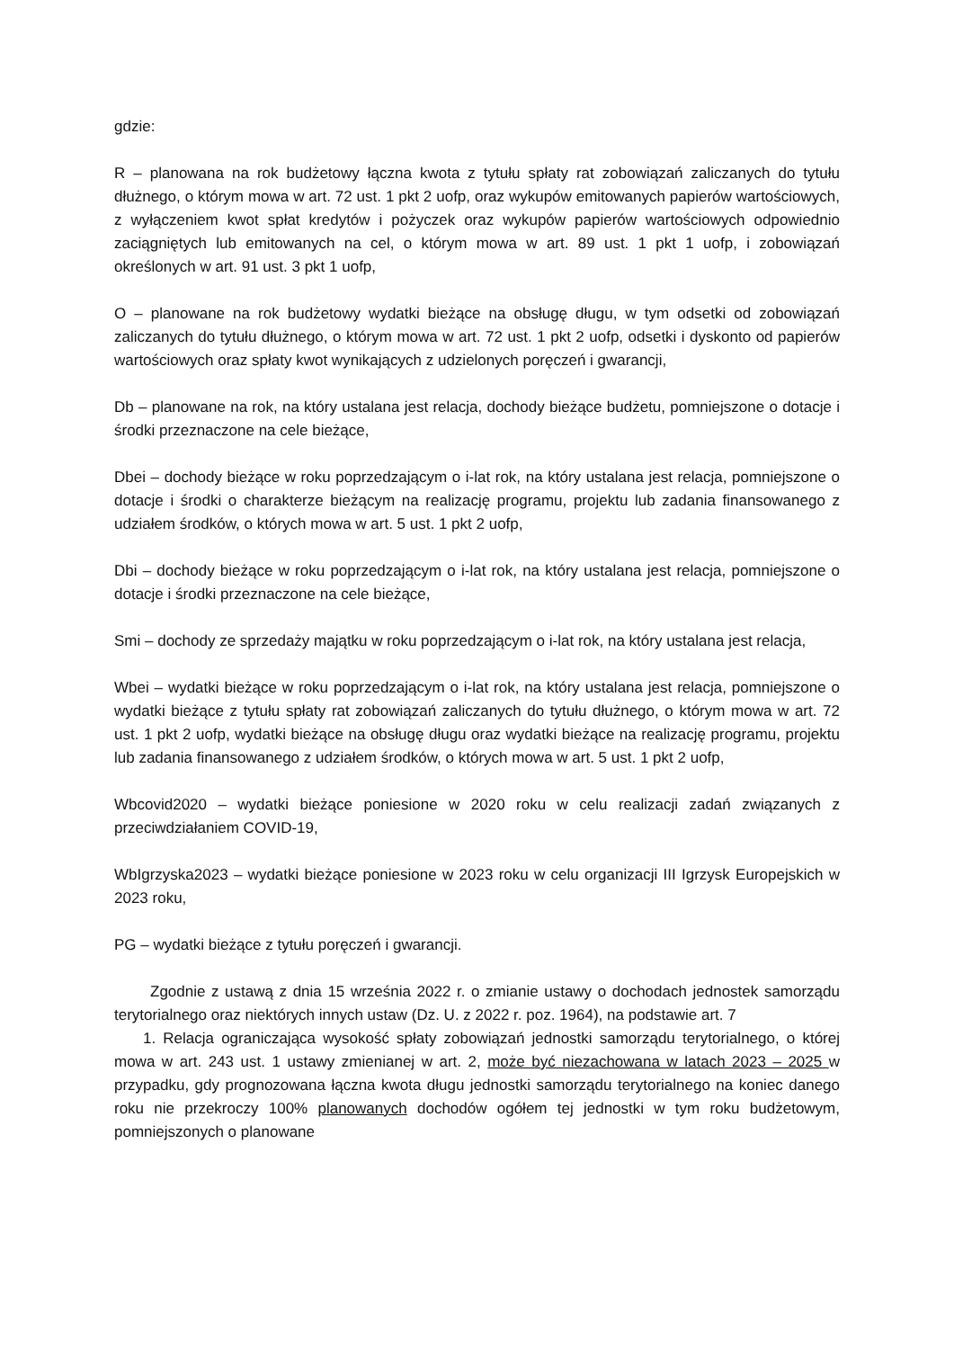gdzie:
R – planowana na rok budżetowy łączna kwota z tytułu spłaty rat zobowiązań zaliczanych do tytułu dłużnego, o którym mowa w art. 72 ust. 1 pkt 2 uofp, oraz wykupów emitowanych papierów wartościowych, z wyłączeniem kwot spłat kredytów i pożyczek oraz wykupów papierów wartościowych odpowiednio zaciągniętych lub emitowanych na cel, o którym mowa w art. 89 ust. 1 pkt 1 uofp, i zobowiązań określonych w art. 91 ust. 3 pkt 1 uofp,
O – planowane na rok budżetowy wydatki bieżące na obsługę długu, w tym odsetki od zobowiązań zaliczanych do tytułu dłużnego, o którym mowa w art. 72 ust. 1 pkt 2 uofp, odsetki i dyskonto od papierów wartościowych oraz spłaty kwot wynikających z udzielonych poręczeń i gwarancji,
Db – planowane na rok, na który ustalana jest relacja, dochody bieżące budżetu, pomniejszone o dotacje i środki przeznaczone na cele bieżące,
Dbei – dochody bieżące w roku poprzedzającym o i-lat rok, na który ustalana jest relacja, pomniejszone o dotacje i środki o charakterze bieżącym na realizację programu, projektu lub zadania finansowanego z udziałem środków, o których mowa w art. 5 ust. 1 pkt 2 uofp,
Dbi – dochody bieżące w roku poprzedzającym o i-lat rok, na który ustalana jest relacja, pomniejszone o dotacje i środki przeznaczone na cele bieżące,
Smi – dochody ze sprzedaży majątku w roku poprzedzającym o i-lat rok, na który ustalana jest relacja,
Wbei – wydatki bieżące w roku poprzedzającym o i-lat rok, na który ustalana jest relacja, pomniejszone o wydatki bieżące z tytułu spłaty rat zobowiązań zaliczanych do tytułu dłużnego, o którym mowa w art. 72 ust. 1 pkt 2 uofp, wydatki bieżące na obsługę długu oraz wydatki bieżące na realizację programu, projektu lub zadania finansowanego z udziałem środków, o których mowa w art. 5 ust. 1 pkt 2 uofp,
Wbcovid2020 – wydatki bieżące poniesione w 2020 roku w celu realizacji zadań związanych z przeciwdziałaniem COVID-19,
WbIgrzyska2023 – wydatki bieżące poniesione w 2023 roku w celu organizacji III Igrzysk Europejskich w 2023 roku,
PG – wydatki bieżące z tytułu poręczeń i gwarancji.
Zgodnie z ustawą z dnia 15 września 2022 r. o zmianie ustawy o dochodach jednostek samorządu terytorialnego oraz niektórych innych ustaw (Dz. U. z 2022 r. poz. 1964), na podstawie art. 7
1. Relacja ograniczająca wysokość spłaty zobowiązań jednostki samorządu terytorialnego, o której mowa w art. 243 ust. 1 ustawy zmienianej w art. 2, może być niezachowana w latach 2023 – 2025 w przypadku, gdy prognozowana łączna kwota długu jednostki samorządu terytorialnego na koniec danego roku nie przekroczy 100% planowanych dochodów ogółem tej jednostki w tym roku budżetowym, pomniejszonych o planowane